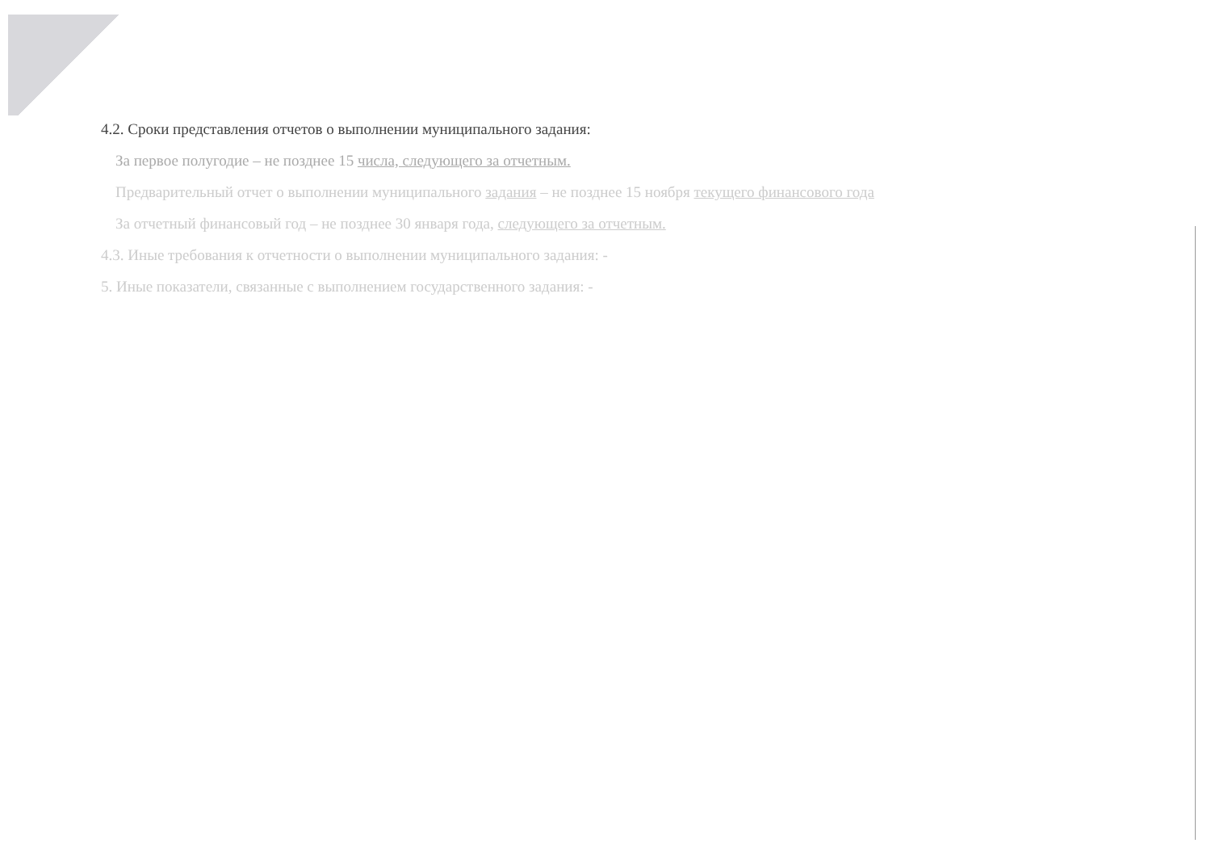4.2. Сроки представления отчетов о выполнении муниципального задания:
За первое полугодие – не позднее 15 числа, следующего за отчетным.
Предварительный отчет о выполнении муниципального задания – не позднее 15 ноября текущего финансового года
За отчетный финансовый год – не позднее 30 января года, следующего за отчетным.
4.3. Иные требования к отчетности о выполнении муниципального задания: -
5. Иные показатели, связанные с выполнением государственного задания: -